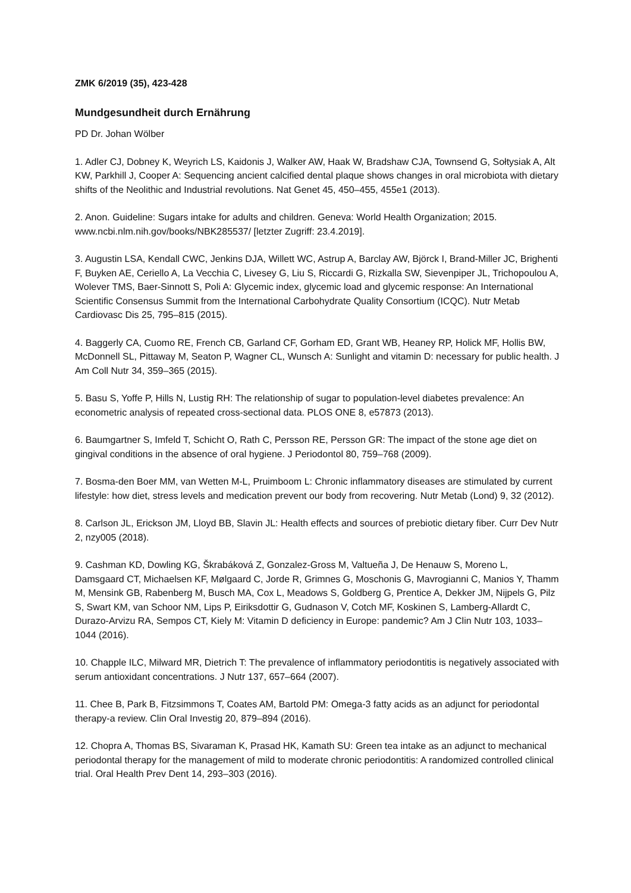ZMK 6/2019 (35), 423-428
Mundgesundheit durch Ernährung
PD Dr. Johan Wölber
1. Adler CJ, Dobney K, Weyrich LS, Kaidonis J, Walker AW, Haak W, Bradshaw CJA, Townsend G, Sołtysiak A, Alt KW, Parkhill J, Cooper A: Sequencing ancient calcified dental plaque shows changes in oral microbiota with dietary shifts of the Neolithic and Industrial revolutions. Nat Genet 45, 450–455, 455e1 (2013).
2. Anon. Guideline: Sugars intake for adults and children. Geneva: World Health Organization; 2015. www.ncbi.nlm.nih.gov/books/NBK285537/ [letzter Zugriff: 23.4.2019].
3. Augustin LSA, Kendall CWC, Jenkins DJA, Willett WC, Astrup A, Barclay AW, Björck I, Brand-Miller JC, Brighenti F, Buyken AE, Ceriello A, La Vecchia C, Livesey G, Liu S, Riccardi G, Rizkalla SW, Sievenpiper JL, Trichopoulou A, Wolever TMS, Baer-Sinnott S, Poli A: Glycemic index, glycemic load and glycemic response: An International Scientific Consensus Summit from the International Carbohydrate Quality Consortium (ICQC). Nutr Metab Cardiovasc Dis 25, 795–815 (2015).
4. Baggerly CA, Cuomo RE, French CB, Garland CF, Gorham ED, Grant WB, Heaney RP, Holick MF, Hollis BW, McDonnell SL, Pittaway M, Seaton P, Wagner CL, Wunsch A: Sunlight and vitamin D: necessary for public health. J Am Coll Nutr 34, 359–365 (2015).
5. Basu S, Yoffe P, Hills N, Lustig RH: The relationship of sugar to population-level diabetes prevalence: An econometric analysis of repeated cross-sectional data. PLOS ONE 8, e57873 (2013).
6. Baumgartner S, Imfeld T, Schicht O, Rath C, Persson RE, Persson GR: The impact of the stone age diet on gingival conditions in the absence of oral hygiene. J Periodontol 80, 759–768 (2009).
7. Bosma-den Boer MM, van Wetten M-L, Pruimboom L: Chronic inflammatory diseases are stimulated by current lifestyle: how diet, stress levels and medication prevent our body from recovering. Nutr Metab (Lond) 9, 32 (2012).
8. Carlson JL, Erickson JM, Lloyd BB, Slavin JL: Health effects and sources of prebiotic dietary fiber. Curr Dev Nutr 2, nzy005 (2018).
9. Cashman KD, Dowling KG, Škrabáková Z, Gonzalez-Gross M, Valtueña J, De Henauw S, Moreno L, Damsgaard CT, Michaelsen KF, Mølgaard C, Jorde R, Grimnes G, Moschonis G, Mavrogianni C, Manios Y, Thamm M, Mensink GB, Rabenberg M, Busch MA, Cox L, Meadows S, Goldberg G, Prentice A, Dekker JM, Nijpels G, Pilz S, Swart KM, van Schoor NM, Lips P, Eiriksdottir G, Gudnason V, Cotch MF, Koskinen S, Lamberg-Allardt C, Durazo-Arvizu RA, Sempos CT, Kiely M: Vitamin D deficiency in Europe: pandemic? Am J Clin Nutr 103, 1033–1044 (2016).
10. Chapple ILC, Milward MR, Dietrich T: The prevalence of inflammatory periodontitis is negatively associated with serum antioxidant concentrations. J Nutr 137, 657–664 (2007).
11. Chee B, Park B, Fitzsimmons T, Coates AM, Bartold PM: Omega-3 fatty acids as an adjunct for periodontal therapy-a review. Clin Oral Investig 20, 879–894 (2016).
12. Chopra A, Thomas BS, Sivaraman K, Prasad HK, Kamath SU: Green tea intake as an adjunct to mechanical periodontal therapy for the management of mild to moderate chronic periodontitis: A randomized controlled clinical trial. Oral Health Prev Dent 14, 293–303 (2016).